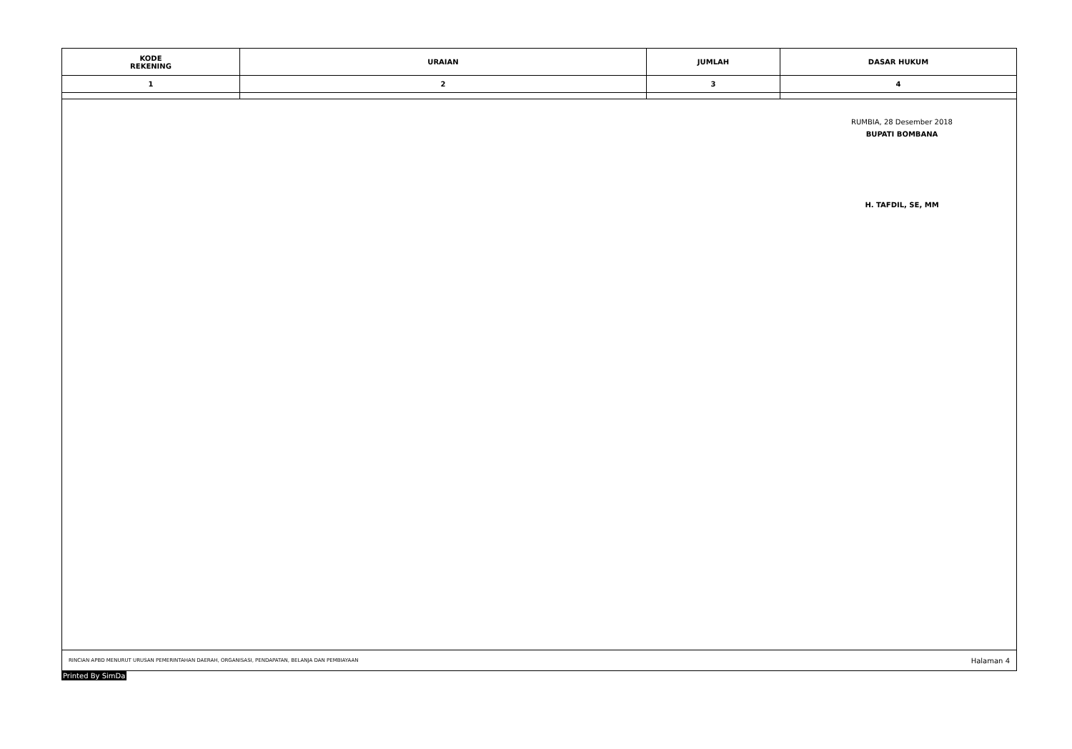| KODE REKENING | URAIAN | JUMLAH | DASAR HUKUM |
| --- | --- | --- | --- |
| 1 | 2 | 3 | 4 |
RUMBIA, 28 Desember 2018
BUPATI BOMBANA
H. TAFDIL, SE, MM
RINCIAN APBD MENURUT URUSAN PEMERINTAHAN DAERAH, ORGANISASI, PENDAPATAN, BELANJA DAN PEMBIAYAAN Halaman 4
Printed By SimDa